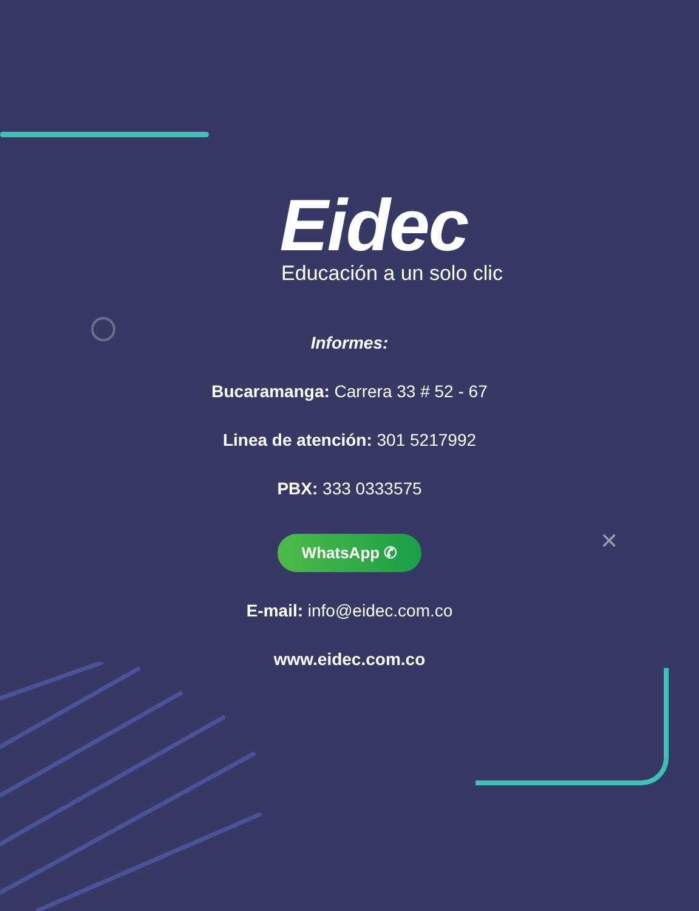Eidec
Educación a un solo clic
Informes:
Bucaramanga: Carrera 33 # 52 - 67
Linea de atención: 301 5217992
PBX: 333 0333575
WhatsApp ✆
E-mail: info@eidec.com.co
www.eidec.com.co
✕